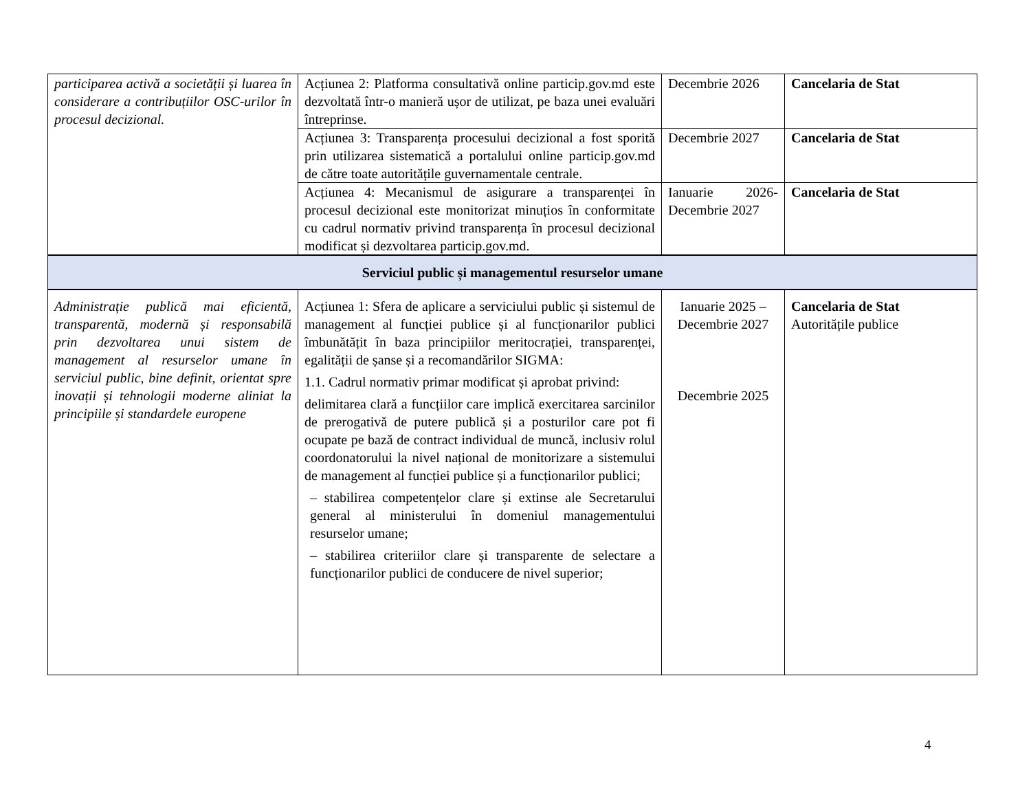| participarea activă a societății și luarea în considerare a contribuțiilor OSC-urilor în procesul decizional. | Acțiunea 2: Platforma consultativă online particip.gov.md este dezvoltată într-o manieră ușor de utilizat, pe baza unei evaluări întreprinse. | Decembrie 2026 | Cancelaria de Stat |
| | Acțiunea 3: Transparența procesului decizional a fost sporită prin utilizarea sistematică a portalului online particip.gov.md de către toate autoritățile guvernamentale centrale. | Decembrie 2027 | Cancelaria de Stat |
| | Acțiunea 4: Mecanismul de asigurare a transparenței în procesul decizional este monitorizat minuțios în conformitate cu cadrul normativ privind transparența în procesul decizional modificat și dezvoltarea particip.gov.md. | Ianuarie 2026-Decembrie 2027 | Cancelaria de Stat |
| Serviciul public și managementul resurselor umane | | | |
| Administrație publică mai eficientă, transparentă, modernă și responsabilă prin dezvoltarea unui sistem de management al resurselor umane în serviciul public, bine definit, orientat spre inovații și tehnologii moderne aliniat la principiile și standardele europene | Acțiunea 1: Sfera de aplicare a serviciului public și sistemul de management al funcției publice și al funcționarilor publici îmbunătățit în baza principiilor meritocrației, transparenței, egalității de șanse și a recomandărilor SIGMA: 1.1. Cadrul normativ primar modificat și aprobat privind: delimitarea clară a funcțiilor care implică exercitarea sarcinilor de prerogativă de putere publică și a posturilor care pot fi ocupate pe bază de contract individual de muncă, inclusiv rolul coordonatorului la nivel național de monitorizare a sistemului de management al funcției publice și a funcționarilor publici; – stabilirea competențelor clare și extinse ale Secretarului general al ministerului în domeniul managementului resurselor umane; – stabilirea criteriilor clare și transparente de selectare a funcționarilor publici de conducere de nivel superior; | Ianuarie 2025 – Decembrie 2027 Decembrie 2025 | Cancelaria de Stat Autoritățile publice |
4